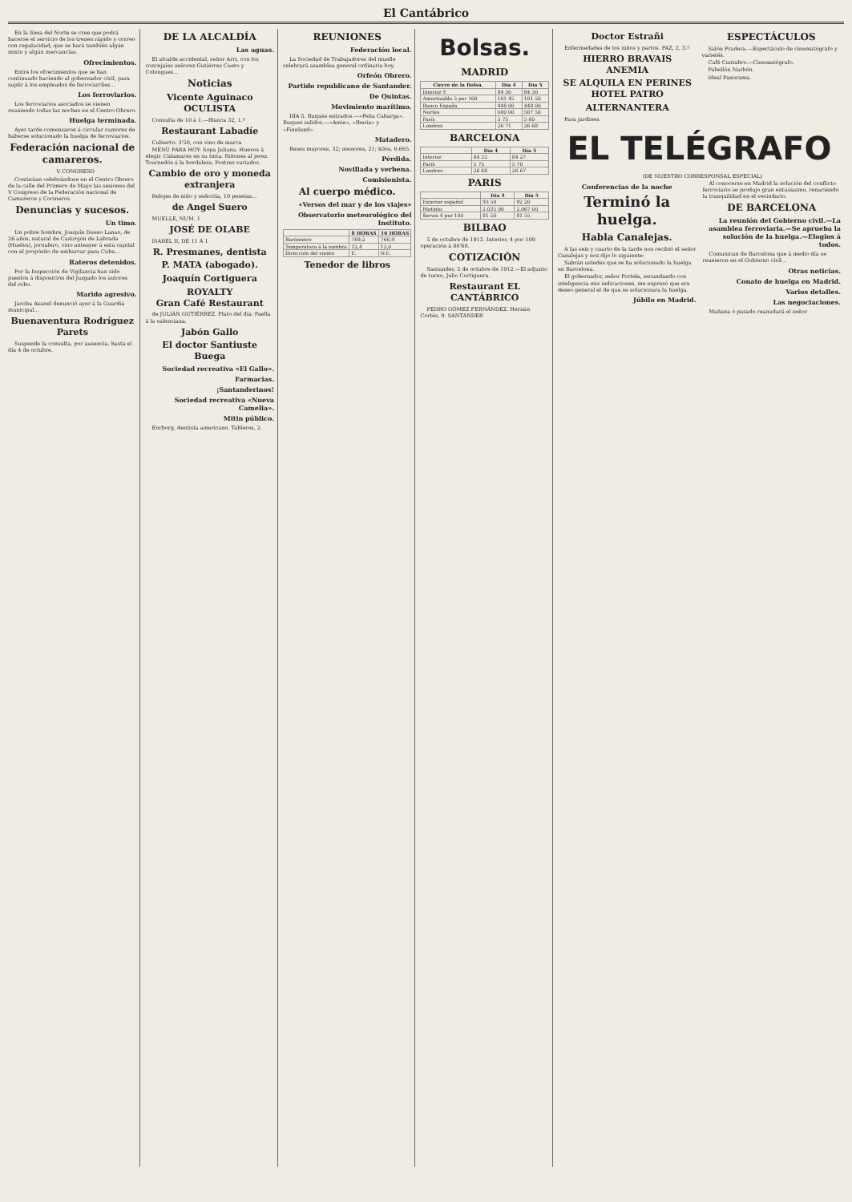El Cantábrico
En la línea del Norte se cree que podrá hacerse el servicio de los trenes rápido y correo con regularidad; que se hará también algún mixto y algún mercancías.
Ofrecimientos.
Entre los ofrecimientos que se han continuado haciendo al gobernador civil, para suplir á los empleados de ferrocarriles...
Los ferroviarios.
Los ferroviarios asociados se vienen reuniendo todas las noches en el Centro Obrero.
Huelga terminada.
Ayer tarde comenzaron á circular rumores de haberse solucionado la huelga de ferroviarios.
Federación nacional de camareros.
V CONGRESO
Continúan celebrándose en el Centro Obrero de la calle del Primero de Mayo las sesiones del V Congreso de la Federación nacional de Camareros y Cocineros.
Denuncias y sucesos.
Un timo.
Un pobre hombre, Joaquín Dueso Lanao, de 26 años, natural de Castrojón de Labrada (Huelva), jornalero, vino anteayer á esta capital con el propósito de embarcar para Cuba...
Rateros detenidos.
Por la Inspección de Vigilancia han sido puestos á disposición del Juzgado los autores del robo.
Marido agresivo.
Jacoba Asanel denunció ayer á la Guardia municipal...
Buenaventura Rodríguez Parets
Suspende la consulta, por ausencia, hasta el día 4 de octubre.
DE LA ALCALDÍA
Las aguas.
El alcalde accidental, señor Arri, con los concejales señores Gutiérrez Cueto y Colongues...
Noticias
Vicente Aguinaco
OCULISTA
Consulta de 10 á 1.—Blanca 32, 1.º
Restaurant Labadíe
Cubierto: 3'50, con vino de marca
MENÚ PARA HOY: Sopa Juliana. Huevos á elegir. Calamares en su tinta. Riñones al jerez. Tournedós á la bordalesa. Postres variados.
Cambio de oro y moneda extranjera
Relojes de niño y señorita, 10 pesetas...
de Angel Suero
MUELLE, NUM. 1
JOSÉ DE OLABE
ISABEL II, DE 11 Á 1
R. Presmanes, dentista
P. MATA (abogado).
Joaquín Cortiguera
ROYALTY
Gran Café Restaurant
de JULIÁN GUTIÉRREZ. Plato del día: Paella á la valenciana.
Jabón Gallo
El doctor Santiuste Buega
Sociedad recreativa «El Gallo».
Farmacias.
¡Santanderinos!
Sociedad recreativa «Nueva Camelia».
Mitin público.
Enrborg, dentista americano. Tableros, 2.
REUNIONES
Federación local.
La Sociedad de Trabajadores del muelle celebrará asamblea general ordinaria hoy.
Orfeón Obrero.
Partido republicano de Santander.
De Quintas.
Movimiento marítimo.
DÍA 5. Buques entrados.—«Peña Cabarga». Buques salidos.—«Amie», «Iberia» y «Finnlund».
Matadero.
Reses mayores, 32; menores, 21; kilos, 6.665.
Pérdida.
Novillada y verbena.
Comisionista.
Al cuerpo médico.
«Versos del mar y de los viajes»
Observatorio meteorológico del Instituto.
| | 8 HORAS | 16 HORAS |
| --- | --- | --- |
| Barómetro | 769,2 | 766,9 |
| Temperatura á la sombra | 12,4 | 12,0 |
| Dirección del viento | E. | N.E. |
Tenedor de libros
Bolsas.
MADRID
| Cierre de la Bolsa. | Día 4 | Día 5 |
| --- | --- | --- |
| Interior F. | 84 30 | 84 30 |
| Amortizable 5 por 100 | 101 45 | 101 50 |
| Banco España | 448 00 | 448 00 |
| Nortes | 000 00 | 507 50 |
| París | 5 75 | 5 60 |
| Londres | 26 71 | 26 68 |
BARCELONA
| | Día 4 | Día 5 |
| --- | --- | --- |
| Interior | 84 22 | 84 27 |
| París | 5 75 | 5 70 |
| Londres | 26 68 | 26 67 |
PARIS
| | Día 4 | Día 5 |
| --- | --- | --- |
| Exterior español | 93 50 | 92 20 |
| Riotinto | 2.035 00 | 2.067 00 |
| Servio 4 por 100 | 81 50 | 81 55 |
BILBAO
5 de octubre de 1912. Interior, 4 por 100: operación á 84'60.
COTIZACIÓN
Santander, 5 de octubre de 1912.—El adjunto de turno, Julio Cortiguera.
Restaurant EL CANTÁBRICO
PEDRO GÓMEZ FERNÁNDEZ. Hernán Cortés, 9. SANTANDER
Doctor Estrañi
Enfermedades de los niños y partos. PAZ, 2, 3.º
HIERRO BRAVAIS
ANEMIA
SE ALQUILA EN PERINES
HOTEL PATRO
ALTERNANTERA
Para jardines.
ESPECTÁCULOS
Salón Pradera.—Espectáculo de cinematógrafo y varietés.
Café Cantabro.—Cinematógrafo.
Pabellón Narbón.
Ideal Panorama.
EL TELÉGRAFO
(DE NUESTRO CORRESPONSAL ESPECIAL)
Conferencias de la noche
Terminó la huelga.
Habla Canalejas.
A las seis y cuarto de la tarde nos recibió el señor Canalejas y nos dijo lo siguiente:
Sabrán ustedes que se ha solucionado la huelga en Barcelona.
El gobernador, señor Portela, secundando con inteligencia mis indicaciones, me expresó que era deseo general el de que se solucionara la huelga.
Júbilo en Madrid.
Al conocerse en Madrid la solución del conflicto ferroviario se produjo gran entusiasmo, renaciendo la tranquilidad en el vecindario.
DE BARCELONA
La reunión del Gobierno civil.—La asamblea ferroviaria.—Se aprueba la solución de la huelga.—Elogios á todos.
Comunican de Barcelona que á medio día se reunieron en el Gobierno civil...
Otras noticias.
Conato de huelga en Madrid.
Varios detalles.
Las negociaciones.
Mañana ó pasado reanudará el señor